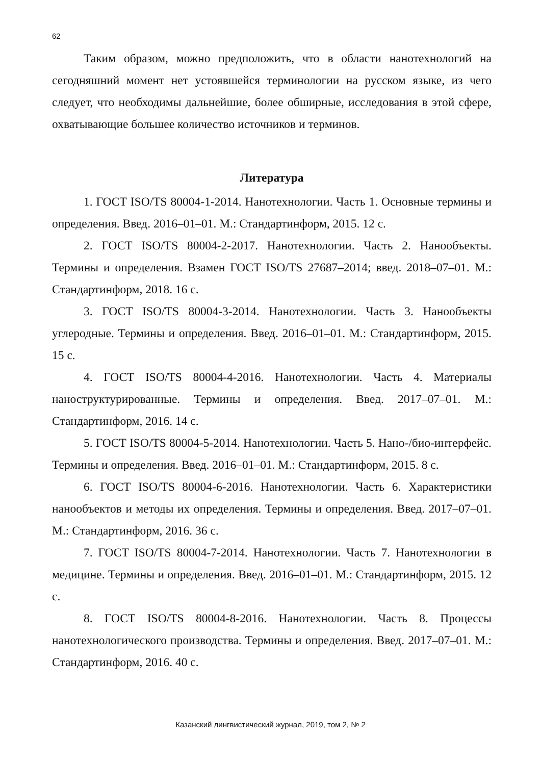62
Таким образом, можно предположить, что в области нанотехнологий на сегодняшний момент нет устоявшейся терминологии на русском языке, из чего следует, что необходимы дальнейшие, более обширные, исследования в этой сфере, охватывающие большее количество источников и терминов.
Литература
1. ГОСТ ISO/TS 80004-1-2014. Нанотехнологии. Часть 1. Основные термины и определения. Введ. 2016–01–01. М.: Стандартинформ, 2015. 12 с.
2. ГОСТ ISO/TS 80004-2-2017. Нанотехнологии. Часть 2. Нанообъекты. Термины и определения. Взамен ГОСТ ISO/TS 27687–2014; введ. 2018–07–01. М.: Стандартинформ, 2018. 16 с.
3. ГОСТ ISO/TS 80004-3-2014. Нанотехнологии. Часть 3. Нанообъекты углеродные. Термины и определения. Введ. 2016–01–01. М.: Стандартинформ, 2015. 15 с.
4. ГОСТ ISO/TS 80004-4-2016. Нанотехнологии. Часть 4. Материалы наноструктурированные. Термины и определения. Введ. 2017–07–01. М.: Стандартинформ, 2016. 14 с.
5. ГОСТ ISO/TS 80004-5-2014. Нанотехнологии. Часть 5. Нано-/био-интерфейс. Термины и определения. Введ. 2016–01–01. М.: Стандартинформ, 2015. 8 с.
6. ГОСТ ISO/TS 80004-6-2016. Нанотехнологии. Часть 6. Характеристики нанообъектов и методы их определения. Термины и определения. Введ. 2017–07–01. М.: Стандартинформ, 2016. 36 с.
7. ГОСТ ISO/TS 80004-7-2014. Нанотехнологии. Часть 7. Нанотехнологии в медицине. Термины и определения. Введ. 2016–01–01. М.: Стандартинформ, 2015. 12 с.
8. ГОСТ ISO/TS 80004-8-2016. Нанотехнологии. Часть 8. Процессы нанотехнологического производства. Термины и определения. Введ. 2017–07–01. М.: Стандартинформ, 2016. 40 с.
Казанский лингвистический журнал, 2019, том 2, № 2